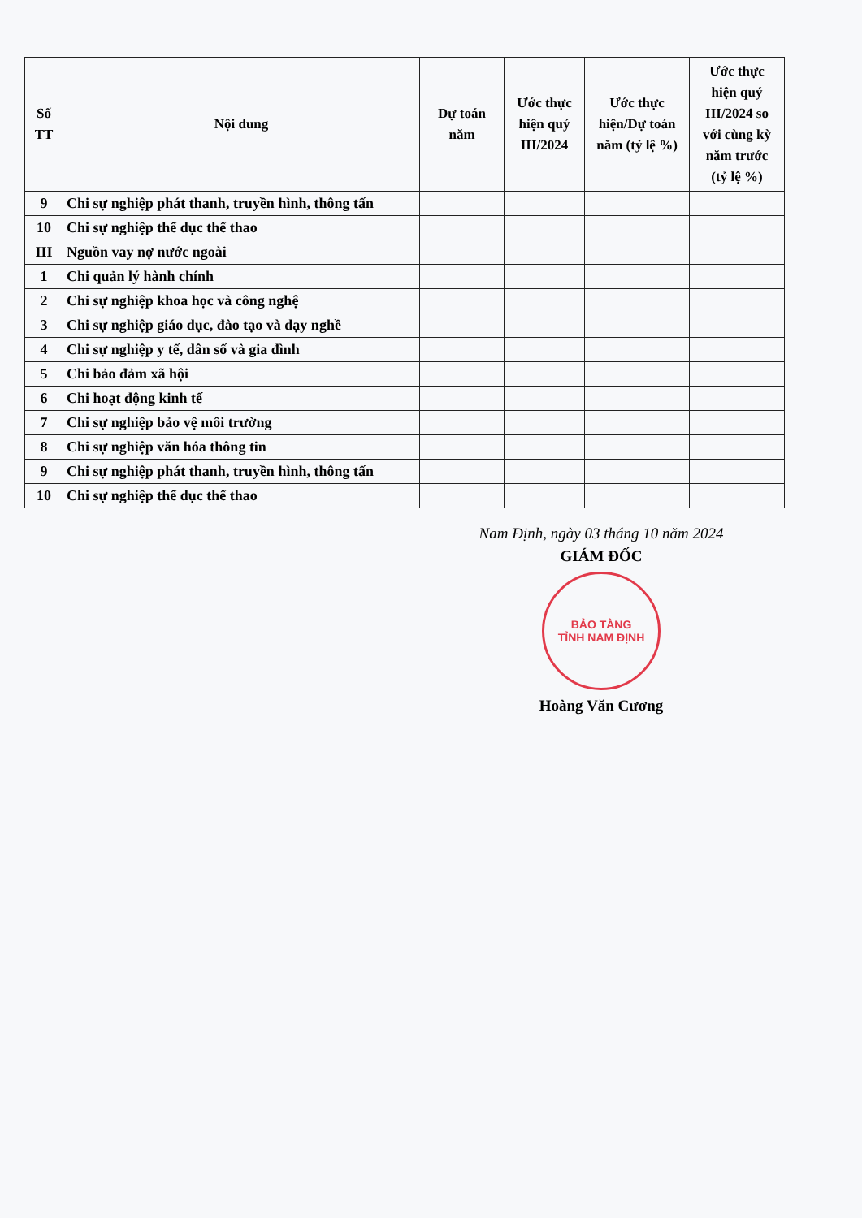| Số TT | Nội dung | Dự toán năm | Ước thực hiện quý III/2024 | Ước thực hiện/Dự toán năm (tỷ lệ %) | Ước thực hiện quý III/2024 so với cùng kỳ năm trước (tỷ lệ %) |
| --- | --- | --- | --- | --- | --- |
| 9 | Chi sự nghiệp phát thanh, truyền hình, thông tấn | | | | |
| 10 | Chi sự nghiệp thể dục thể thao | | | | |
| III | Nguồn vay nợ nước ngoài | | | | |
| 1 | Chi quản lý hành chính | | | | |
| 2 | Chi sự nghiệp khoa học và công nghệ | | | | |
| 3 | Chi sự nghiệp giáo dục, đào tạo và dạy nghề | | | | |
| 4 | Chi sự nghiệp y tế, dân số và gia đình | | | | |
| 5 | Chi bảo đảm xã hội | | | | |
| 6 | Chi hoạt động kinh tế | | | | |
| 7 | Chi sự nghiệp bảo vệ môi trường | | | | |
| 8 | Chi sự nghiệp văn hóa thông tin | | | | |
| 9 | Chi sự nghiệp phát thanh, truyền hình, thông tấn | | | | |
| 10 | Chi sự nghiệp thể dục thể thao | | | | |
Nam Định, ngày 03 tháng 10 năm 2024
GIÁM ĐỐC
BẢO TÀNG
TỈNH NAM ĐỊNH
Hoàng Văn Cương